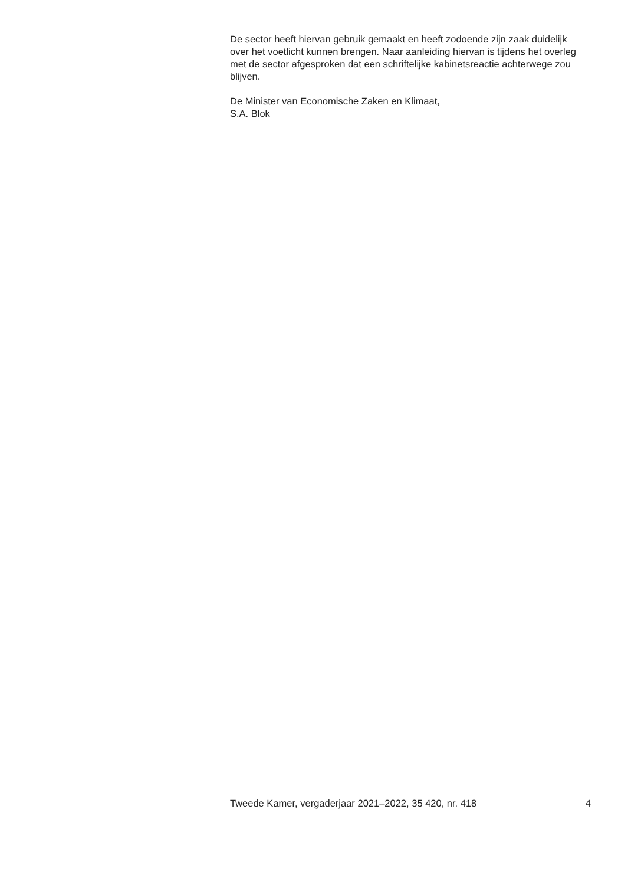De sector heeft hiervan gebruik gemaakt en heeft zodoende zijn zaak duidelijk over het voetlicht kunnen brengen. Naar aanleiding hiervan is tijdens het overleg met de sector afgesproken dat een schriftelijke kabinetsreactie achterwege zou blijven.
De Minister van Economische Zaken en Klimaat,
S.A. Blok
Tweede Kamer, vergaderjaar 2021–2022, 35 420, nr. 418 4